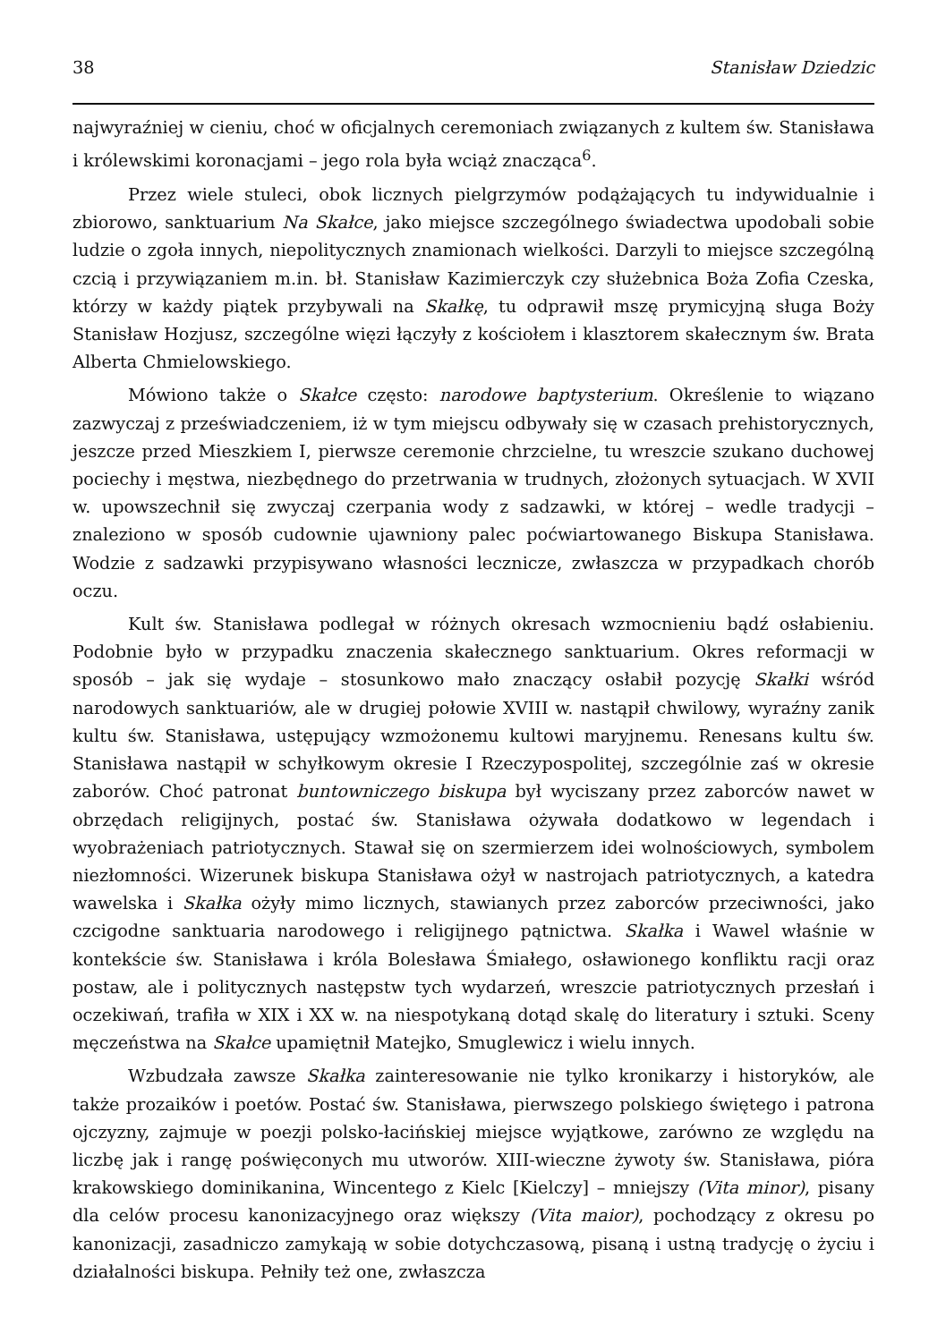38 Stanisław Dziedzic
najwyraźniej w cieniu, choć w oficjalnych ceremoniach związanych z kultem św. Stanisława i królewskimi koronacjami – jego rola była wciąż znacząca<sup>6</sup>.
Przez wiele stuleci, obok licznych pielgrzymów podążających tu indywidualnie i zbiorowo, sanktuarium Na Skałce, jako miejsce szczególnego świadectwa upodobali sobie ludzie o zgoła innych, niepolitycznych znamionach wielkości. Darzyli to miejsce szczególną czcią i przywiązaniem m.in. bł. Stanisław Kazimierczyk czy służebnica Boża Zofia Czeska, którzy w każdy piątek przybywali na Skałkę, tu odprawił mszę prymicyjną sługa Boży Stanisław Hozjusz, szczególne więzi łączyły z kościołem i klasztorem skałecznym św. Brata Alberta Chmielowskiego.
Mówiono także o Skałce często: narodowe baptysterium. Określenie to wiązano zazwyczaj z przeświadczeniem, iż w tym miejscu odbywały się w czasach prehistorycznych, jeszcze przed Mieszkiem I, pierwsze ceremonie chrzcielne, tu wreszcie szukano duchowej pociechy i męstwa, niezbędnego do przetrwania w trudnych, złożonych sytuacjach. W XVII w. upowszechnił się zwyczaj czerpania wody z sadzawki, w której – wedle tradycji – znaleziono w sposób cudownie ujawniony palec poćwiartowanego Biskupa Stanisława. Wodzie z sadzawki przypisywano własności lecznicze, zwłaszcza w przypadkach chorób oczu.
Kult św. Stanisława podlegał w różnych okresach wzmocnieniu bądź osłabieniu. Podobnie było w przypadku znaczenia skałecznego sanktuarium. Okres reformacji w sposób – jak się wydaje – stosunkowo mało znaczący osłabił pozycję Skałki wśród narodowych sanktuariów, ale w drugiej połowie XVIII w. nastąpił chwilowy, wyraźny zanik kultu św. Stanisława, ustępujący wzmożonemu kultowi maryjnemu. Renesans kultu św. Stanisława nastąpił w schyłkowym okresie I Rzeczypospolitej, szczególnie zaś w okresie zaborów. Choć patronat buntowniczego biskupa był wyciszany przez zaborców nawet w obrzędach religijnych, postać św. Stanisława ożywała dodatkowo w legendach i wyobrażeniach patriotycznych. Stawał się on szermierzem idei wolnościowych, symbolem niezłomności. Wizerunek biskupa Stanisława ożył w nastrojach patriotycznych, a katedra wawelska i Skałka ożyły mimo licznych, stawianych przez zaborców przeciwności, jako czcigodne sanktuaria narodowego i religijnego pątnictwa. Skałka i Wawel właśnie w kontekście św. Stanisława i króla Bolesława Śmiałego, osławionego konfliktu racji oraz postaw, ale i politycznych następstw tych wydarzeń, wreszcie patriotycznych przesłań i oczekiwań, trafiła w XIX i XX w. na niespotykaną dotąd skalę do literatury i sztuki. Sceny męczeństwa na Skałce upamiętnił Matejko, Smuglewicz i wielu innych.
Wzbudzała zawsze Skałka zainteresowanie nie tylko kronikarzy i historyków, ale także prozaików i poetów. Postać św. Stanisława, pierwszego polskiego świętego i patrona ojczyzny, zajmuje w poezji polsko-łacińskiej miejsce wyjątkowe, zarówno ze względu na liczbę jak i rangę poświęconych mu utworów. XIII-wieczne żywoty św. Stanisława, pióra krakowskiego dominikanina, Wincentego z Kielc [Kielczy] – mniejszy (Vita minor), pisany dla celów procesu kanonizacyjnego oraz większy (Vita maior), pochodzący z okresu po kanonizacji, zasadniczo zamykają w sobie dotychczasową, pisaną i ustną tradycję o życiu i działalności biskupa. Pełniły też one, zwłaszcza